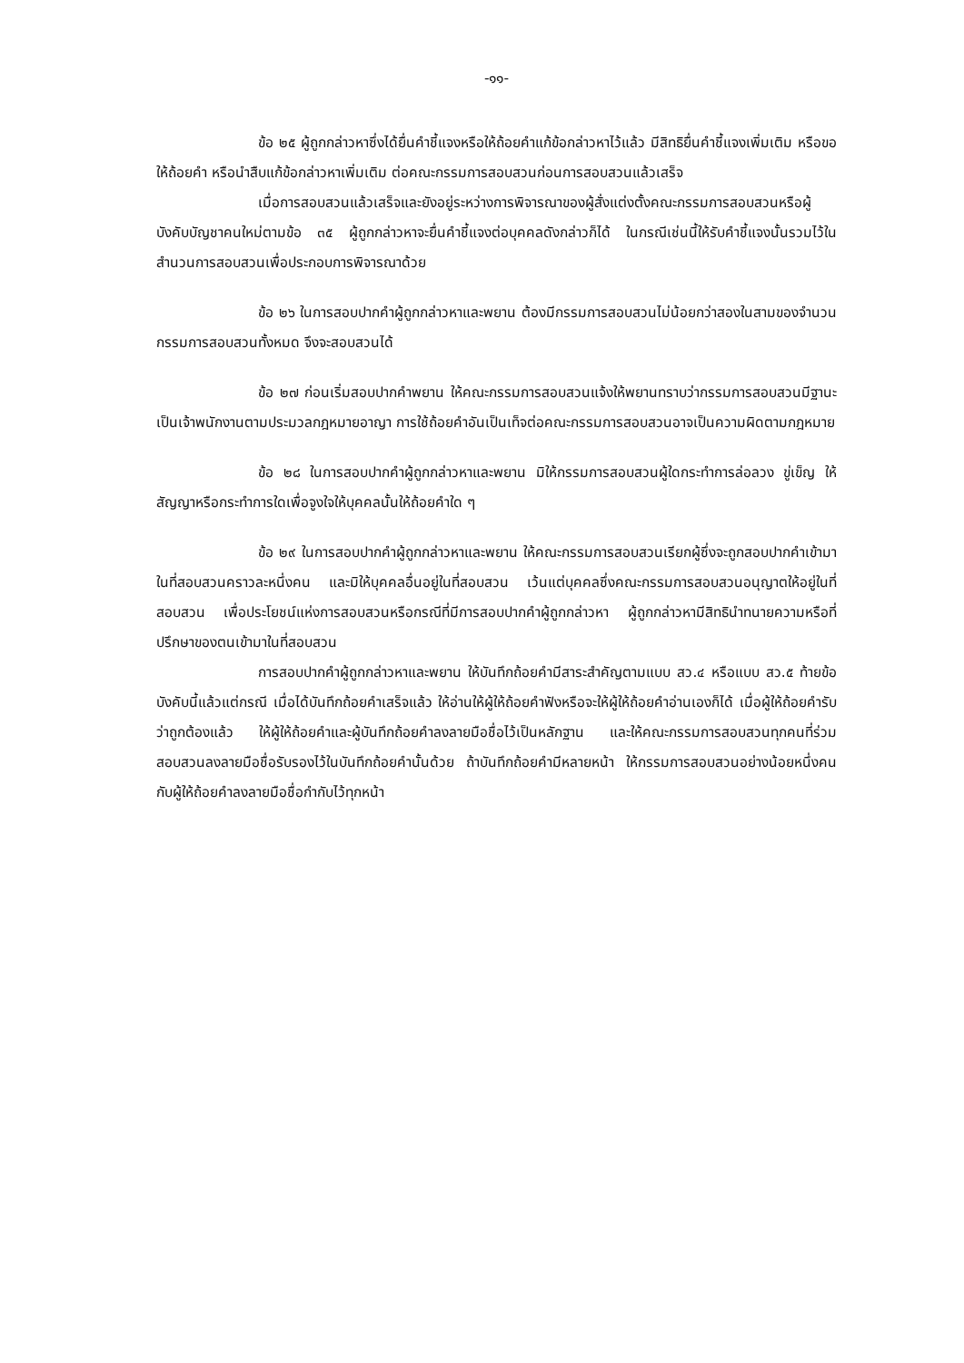-๑๑-
ข้อ ๒๕ ผู้ถูกกล่าวหาซึ่งได้ยื่นคำชี้แจงหรือให้ถ้อยคำแก้ข้อกล่าวหาไว้แล้ว มีสิทธิยื่นคำชี้แจงเพิ่มเติม หรือขอให้ถ้อยคำ หรือนำสืบแก้ข้อกล่าวหาเพิ่มเติม ต่อคณะกรรมการสอบสวนก่อนการสอบสวนแล้วเสร็จ
เมื่อการสอบสวนแล้วเสร็จและยังอยู่ระหว่างการพิจารณาของผู้สั่งแต่งตั้งคณะกรรมการสอบสวนหรือผู้บังคับบัญชาคนใหม่ตามข้อ ๓๕ ผู้ถูกกล่าวหาจะยื่นคำชี้แจงต่อบุคคลดังกล่าวก็ได้ ในกรณีเช่นนี้ให้รับคำชี้แจงนั้นรวมไว้ในสำนวนการสอบสวนเพื่อประกอบการพิจารณาด้วย
ข้อ ๒๖ ในการสอบปากคำผู้ถูกกล่าวหาและพยาน ต้องมีกรรมการสอบสวนไม่น้อยกว่าสองในสามของจำนวนกรรมการสอบสวนทั้งหมด จึงจะสอบสวนได้
ข้อ ๒๗ ก่อนเริ่มสอบปากคำพยาน ให้คณะกรรมการสอบสวนแจ้งให้พยานทราบว่ากรรมการสอบสวนมีฐานะเป็นเจ้าพนักงานตามประมวลกฎหมายอาญา การใช้ถ้อยคำอันเป็นเท็จต่อคณะกรรมการสอบสวนอาจเป็นความผิดตามกฎหมาย
ข้อ ๒๘ ในการสอบปากคำผู้ถูกกล่าวหาและพยาน มิให้กรรมการสอบสวนผู้ใดกระทำการล่อลวง ขู่เข็ญ ให้สัญญาหรือกระทำการใดเพื่อจูงใจให้บุคคลนั้นให้ถ้อยคำใด ๆ
ข้อ ๒๙ ในการสอบปากคำผู้ถูกกล่าวหาและพยาน ให้คณะกรรมการสอบสวนเรียกผู้ซึ่งจะถูกสอบปากคำเข้ามาในที่สอบสวนคราวละหนึ่งคน และมิให้บุคคลอื่นอยู่ในที่สอบสวน เว้นแต่บุคคลซึ่งคณะกรรมการสอบสวนอนุญาตให้อยู่ในที่สอบสวน เพื่อประโยชน์แห่งการสอบสวนหรือกรณีที่มีการสอบปากคำผู้ถูกกล่าวหา ผู้ถูกกล่าวหามีสิทธินำทนายความหรือที่ปรึกษาของตนเข้ามาในที่สอบสวน
การสอบปากคำผู้ถูกกล่าวหาและพยาน ให้บันทึกถ้อยคำมีสาระสำคัญตามแบบ สว.๔ หรือแบบ สว.๕ ท้ายข้อบังคับนี้แล้วแต่กรณี เมื่อได้บันทึกถ้อยคำเสร็จแล้ว ให้อ่านให้ผู้ให้ถ้อยคำฟังหรือจะให้ผู้ให้ถ้อยคำอ่านเองก็ได้ เมื่อผู้ให้ถ้อยคำรับว่าถูกต้องแล้ว ให้ผู้ให้ถ้อยคำและผู้บันทึกถ้อยคำลงลายมือชื่อไว้เป็นหลักฐาน และให้คณะกรรมการสอบสวนทุกคนที่ร่วมสอบสวนลงลายมือชื่อรับรองไว้ในบันทึกถ้อยคำนั้นด้วย ถ้าบันทึกถ้อยคำมีหลายหน้า ให้กรรมการสอบสวนอย่างน้อยหนึ่งคนกับผู้ให้ถ้อยคำลงลายมือชื่อกำกับไว้ทุกหน้า